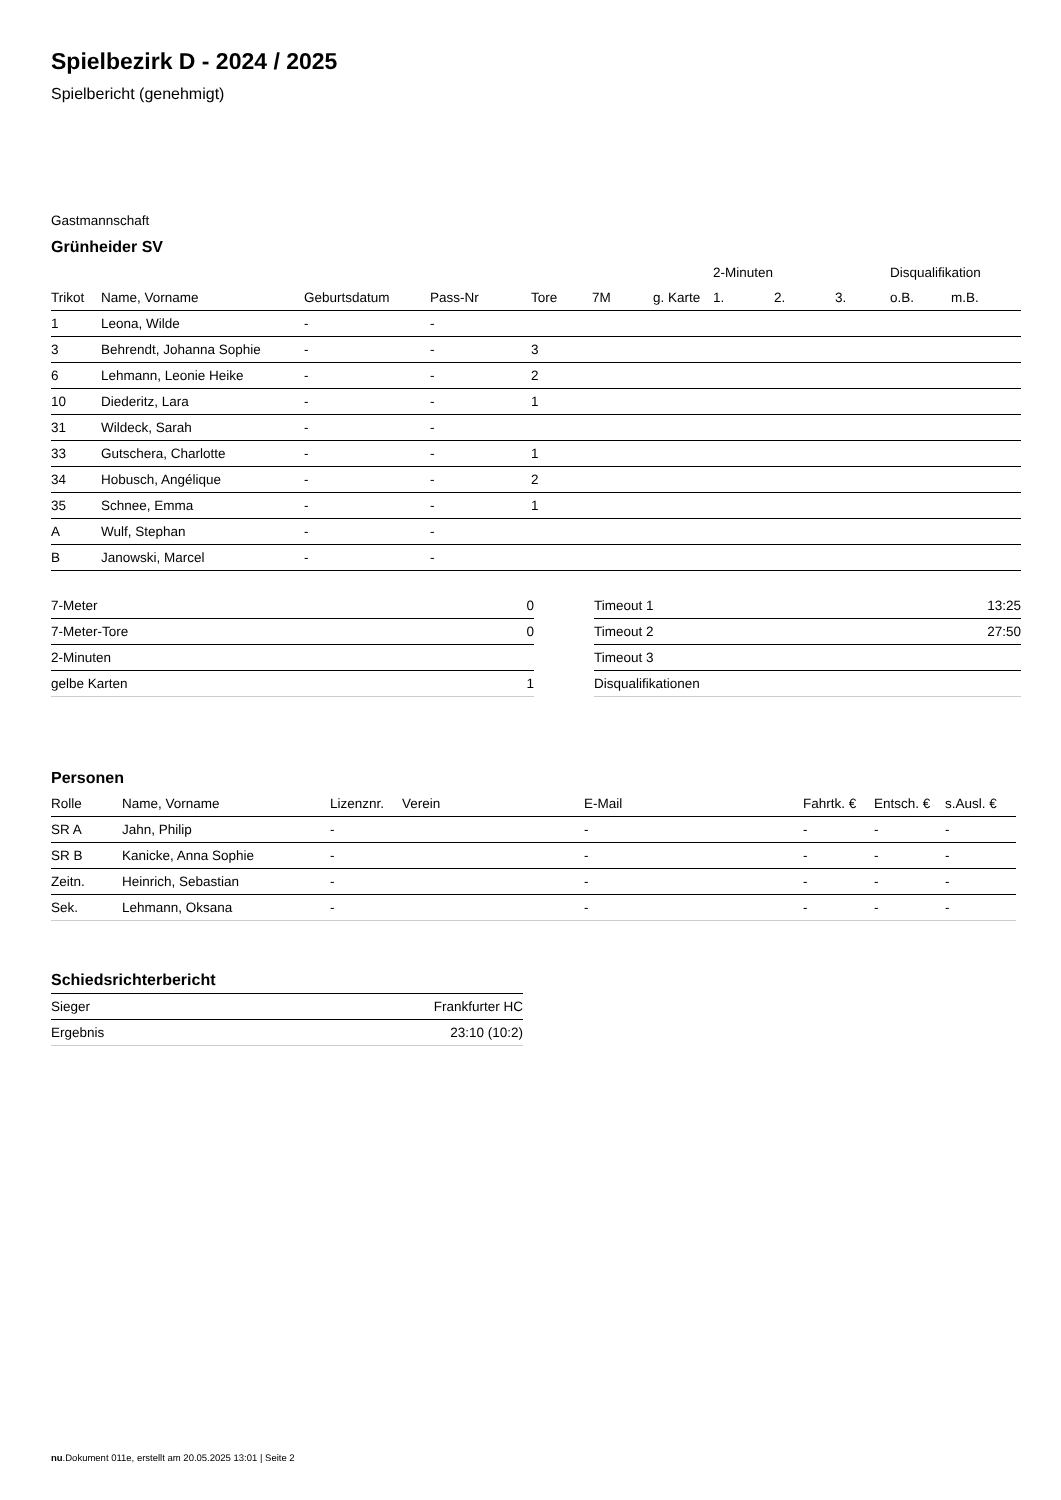Spielbezirk D - 2024 / 2025
Spielbericht (genehmigt)
Gastmannschaft
Grünheider SV
| | | | | | | | 2-Minuten | | | Disqualifikation | |
| --- | --- | --- | --- | --- | --- | --- | --- | --- | --- | --- | --- |
| Trikot | Name, Vorname | Geburtsdatum | Pass-Nr | Tore | 7M | g. Karte | 1. | 2. | 3. | o.B. | m.B. |
| 1 | Leona, Wilde | - | - | | | | | | | | |
| 3 | Behrendt, Johanna Sophie | - | - | 3 | | | | | | | |
| 6 | Lehmann, Leonie Heike | - | - | 2 | | | | | | | |
| 10 | Diederitz, Lara | - | - | 1 | | | | | | | |
| 31 | Wildeck, Sarah | - | - | | | | | | | | |
| 33 | Gutschera, Charlotte | - | - | 1 | | | | | | | |
| 34 | Hobusch, Angélique | - | - | 2 | | | | | | | |
| 35 | Schnee, Emma | - | - | 1 | | | | | | | |
| A | Wulf, Stephan | - | - | | | | | | | | |
| B | Janowski, Marcel | - | - | | | | | | | | |
| 7-Meter | 0 |
| 7-Meter-Tore | 0 |
| 2-Minuten | |
| gelbe Karten | 1 |
| Timeout 1 | 13:25 |
| Timeout 2 | 27:50 |
| Timeout 3 | |
| Disqualifikationen | |
Personen
| Rolle | Name, Vorname | Lizenznr. | Verein | E-Mail | Fahrtk. € | Entsch. € | s.Ausl. € |
| --- | --- | --- | --- | --- | --- | --- | --- |
| SR A | Jahn, Philip | - | | - | - | - | - |
| SR B | Kanicke, Anna Sophie | - | | - | - | - | - |
| Zeitn. | Heinrich, Sebastian | - | | - | - | - | - |
| Sek. | Lehmann, Oksana | - | | - | - | - | - |
Schiedsrichterbericht
| Sieger | Frankfurter HC |
| Ergebnis | 23:10 (10:2) |
nu.Dokument 011e, erstellt am 20.05.2025 13:01 | Seite 2